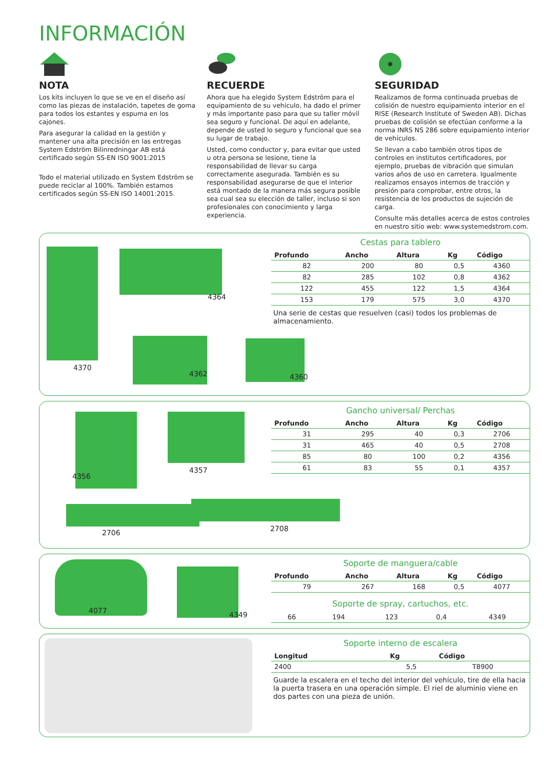INFORMACIÓN
NOTA
Los kits incluyen lo que se ve en el diseño así como las piezas de instalación, tapetes de goma para todos los estantes y espuma en los cajones.
Para asegurar la calidad en la gestión y mantener una alta precisión en las entregas System Edström Bilinredningar AB está certificado según SS-EN ISO 9001:2015
Todo el material utilizado en System Edström se puede reciclar al 100%. También estamos certificados según SS-EN ISO 14001:2015.
RECUERDE
Ahora que ha elegido System Edström para el equipamiento de su vehículo, ha dado el primer y más importante paso para que su taller móvil sea seguro y funcional. De aquí en adelante, depende de usted lo seguro y funcional que sea su lugar de trabajo.
Usted, como conductor y, para evitar que usted u otra persona se lesione, tiene la responsabilidad de llevar su carga correctamente asegurada. También es su responsabilidad asegurarse de que el interior está montado de la manera más segura posible sea cual sea su elección de taller, incluso si son profesionales con conocimiento y larga experiencia.
SEGURIDAD
Realizamos de forma continuada pruebas de colisión de nuestro equipamiento interior en el RISE (Research Institute of Sweden AB). Dichas pruebas de colisión se efectúan conforme a la norma INRS NS 286 sobre equipamiento interior de vehículos.
Se llevan a cabo también otros tipos de controles en institutos certificadores, por ejemplo, pruebas de vibración que simulan varios años de uso en carretera. Igualmente realizamos ensayos internos de tracción y presión para comprobar, entre otros, la resistencia de los productos de sujeción de carga.
Consulte más detalles acerca de estos controles en nuestro sitio web: www.systemedstrom.com.
4370
4364
4362 4360
Cestas para tablero
| Profundo | Ancho | Altura | Kg | Código |
| --- | --- | --- | --- | --- |
| 82 | 200 | 80 | 0,5 | 4360 |
| 82 | 285 | 102 | 0,8 | 4362 |
| 122 | 455 | 122 | 1,5 | 4364 |
| 153 | 179 | 575 | 3,0 | 4370 |
Una serie de cestas que resuelven (casi) todos los problemas de almacenamiento.
4356
4357
2706 2708
Gancho universal/ Perchas
| Profundo | Ancho | Altura | Kg | Código |
| --- | --- | --- | --- | --- |
| 31 | 295 | 40 | 0,3 | 2706 |
| 31 | 465 | 40 | 0,5 | 2708 |
| 85 | 80 | 100 | 0,2 | 4356 |
| 61 | 83 | 55 | 0,1 | 4357 |
4077 4349
Soporte de manguera/cable
| Profundo | Ancho | Altura | Kg | Código |
| --- | --- | --- | --- | --- |
| 79 | 267 | 168 | 0,5 | 4077 |
Soporte de spray, cartuchos, etc.
| 66 | 194 | 123 | 0,4 | 4349 |
Soporte interno de escalera
| Longitud | Kg | Código |
| --- | --- | --- |
| 2400 | 5,5 | T8900 |
Guarde la escalera en el techo del interior del vehículo, tire de ella hacia la puerta trasera en una operación simple. El riel de aluminio viene en dos partes con una pieza de unión.